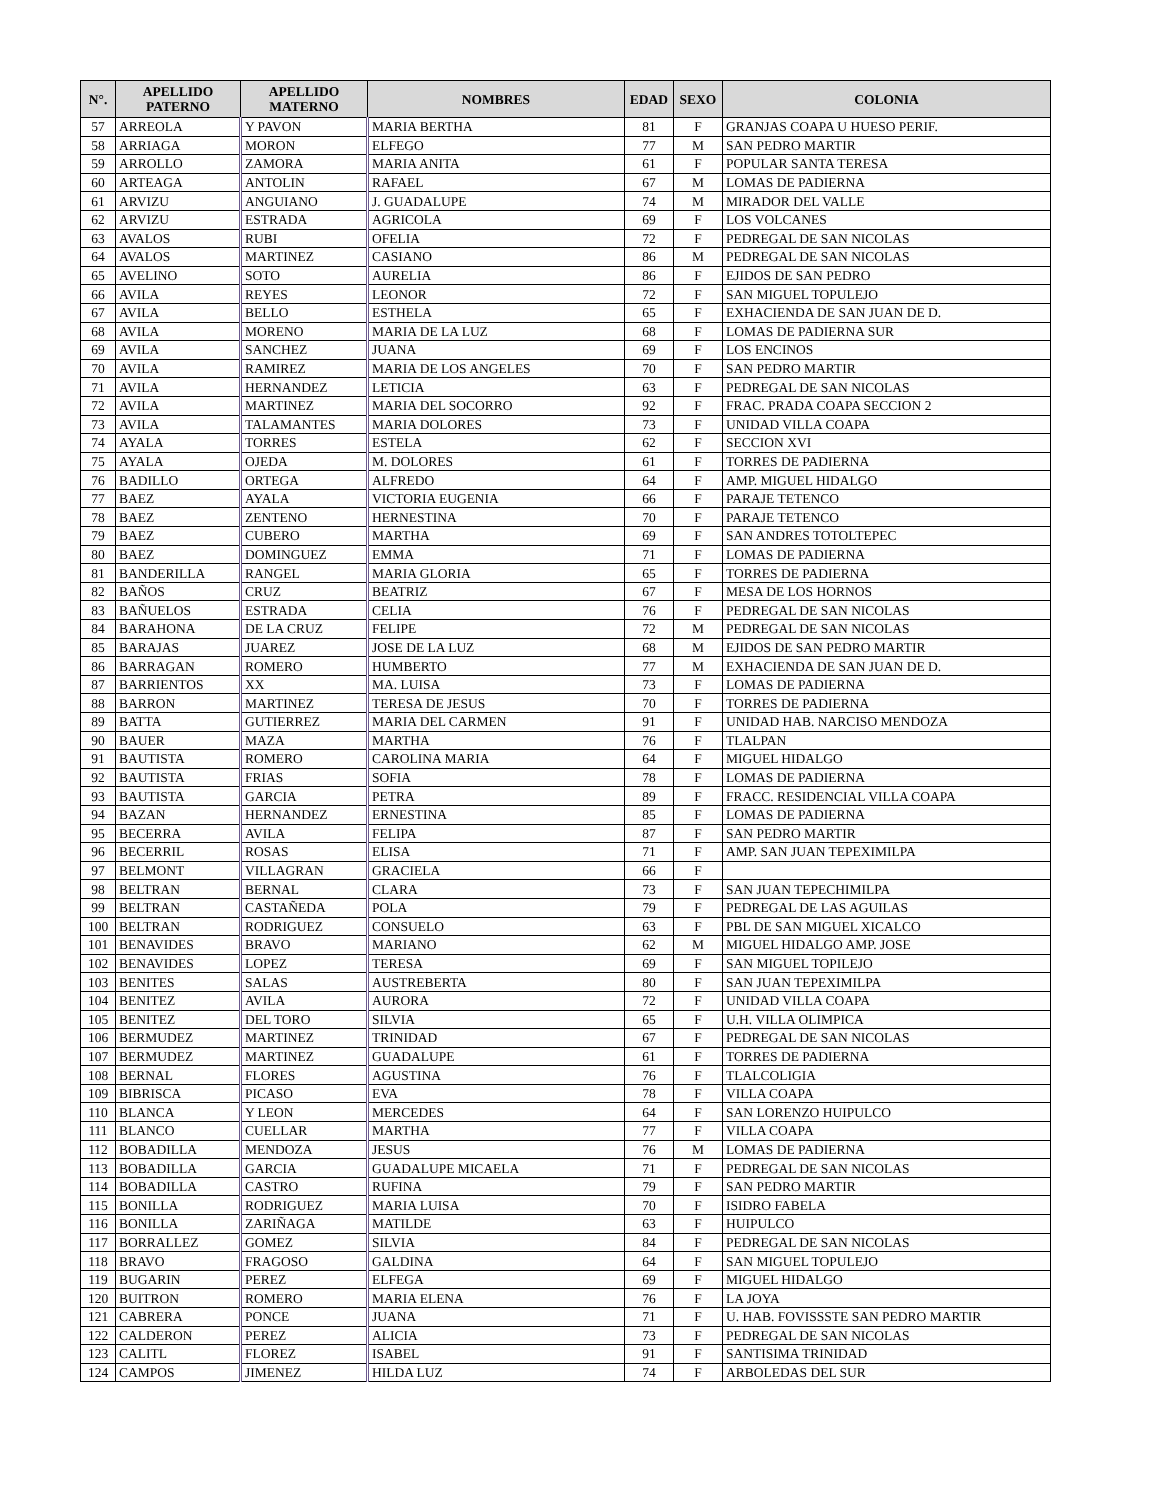| N°. | APELLIDO PATERNO | APELLIDO MATERNO | NOMBRES | EDAD | SEXO | COLONIA |
| --- | --- | --- | --- | --- | --- | --- |
| 57 | ARREOLA | Y PAVON | MARIA BERTHA | 81 | F | GRANJAS COAPA U HUESO PERIF. |
| 58 | ARRIAGA | MORON | ELFEGO | 77 | M | SAN PEDRO MARTIR |
| 59 | ARROLLO | ZAMORA | MARIA ANITA | 61 | F | POPULAR SANTA TERESA |
| 60 | ARTEAGA | ANTOLIN | RAFAEL | 67 | M | LOMAS DE PADIERNA |
| 61 | ARVIZU | ANGUIANO | J. GUADALUPE | 74 | M | MIRADOR DEL VALLE |
| 62 | ARVIZU | ESTRADA | AGRICOLA | 69 | F | LOS VOLCANES |
| 63 | AVALOS | RUBI | OFELIA | 72 | F | PEDREGAL DE SAN NICOLAS |
| 64 | AVALOS | MARTINEZ | CASIANO | 86 | M | PEDREGAL DE SAN NICOLAS |
| 65 | AVELINO | SOTO | AURELIA | 86 | F | EJIDOS DE SAN PEDRO |
| 66 | AVILA | REYES | LEONOR | 72 | F | SAN MIGUEL TOPULEJO |
| 67 | AVILA | BELLO | ESTHELA | 65 | F | EXHACIENDA DE SAN JUAN DE D. |
| 68 | AVILA | MORENO | MARIA DE LA LUZ | 68 | F | LOMAS DE PADIERNA SUR |
| 69 | AVILA | SANCHEZ | JUANA | 69 | F | LOS ENCINOS |
| 70 | AVILA | RAMIREZ | MARIA DE LOS ANGELES | 70 | F | SAN PEDRO MARTIR |
| 71 | AVILA | HERNANDEZ | LETICIA | 63 | F | PEDREGAL DE SAN NICOLAS |
| 72 | AVILA | MARTINEZ | MARIA DEL SOCORRO | 92 | F | FRAC. PRADA COAPA SECCION 2 |
| 73 | AVILA | TALAMANTES | MARIA DOLORES | 73 | F | UNIDAD VILLA COAPA |
| 74 | AYALA | TORRES | ESTELA | 62 | F | SECCION XVI |
| 75 | AYALA | OJEDA | M. DOLORES | 61 | F | TORRES DE PADIERNA |
| 76 | BADILLO | ORTEGA | ALFREDO | 64 | F | AMP. MIGUEL HIDALGO |
| 77 | BAEZ | AYALA | VICTORIA EUGENIA | 66 | F | PARAJE TETENCO |
| 78 | BAEZ | ZENTENO | HERNESTINA | 70 | F | PARAJE TETENCO |
| 79 | BAEZ | CUBERO | MARTHA | 69 | F | SAN ANDRES TOTOLTEPEC |
| 80 | BAEZ | DOMINGUEZ | EMMA | 71 | F | LOMAS DE PADIERNA |
| 81 | BANDERILLA | RANGEL | MARIA GLORIA | 65 | F | TORRES DE PADIERNA |
| 82 | BAÑOS | CRUZ | BEATRIZ | 67 | F | MESA DE LOS HORNOS |
| 83 | BAÑUELOS | ESTRADA | CELIA | 76 | F | PEDREGAL DE SAN NICOLAS |
| 84 | BARAHONA | DE LA CRUZ | FELIPE | 72 | M | PEDREGAL DE SAN NICOLAS |
| 85 | BARAJAS | JUAREZ | JOSE DE LA LUZ | 68 | M | EJIDOS DE SAN PEDRO MARTIR |
| 86 | BARRAGAN | ROMERO | HUMBERTO | 77 | M | EXHACIENDA DE SAN JUAN DE D. |
| 87 | BARRIENTOS | XX | MA. LUISA | 73 | F | LOMAS DE PADIERNA |
| 88 | BARRON | MARTINEZ | TERESA DE JESUS | 70 | F | TORRES DE PADIERNA |
| 89 | BATTA | GUTIERREZ | MARIA DEL CARMEN | 91 | F | UNIDAD HAB. NARCISO MENDOZA |
| 90 | BAUER | MAZA | MARTHA | 76 | F | TLALPAN |
| 91 | BAUTISTA | ROMERO | CAROLINA MARIA | 64 | F | MIGUEL HIDALGO |
| 92 | BAUTISTA | FRIAS | SOFIA | 78 | F | LOMAS DE PADIERNA |
| 93 | BAUTISTA | GARCIA | PETRA | 89 | F | FRACC. RESIDENCIAL VILLA COAPA |
| 94 | BAZAN | HERNANDEZ | ERNESTINA | 85 | F | LOMAS DE PADIERNA |
| 95 | BECERRA | AVILA | FELIPA | 87 | F | SAN PEDRO MARTIR |
| 96 | BECERRIL | ROSAS | ELISA | 71 | F | AMP. SAN JUAN TEPEXIMILPA |
| 97 | BELMONT | VILLAGRAN | GRACIELA | 66 | F | |
| 98 | BELTRAN | BERNAL | CLARA | 73 | F | SAN JUAN TEPECHIMILPA |
| 99 | BELTRAN | CASTAÑEDA | POLA | 79 | F | PEDREGAL DE LAS AGUILAS |
| 100 | BELTRAN | RODRIGUEZ | CONSUELO | 63 | F | PBL DE SAN MIGUEL XICALCO |
| 101 | BENAVIDES | BRAVO | MARIANO | 62 | M | MIGUEL HIDALGO AMP. JOSE |
| 102 | BENAVIDES | LOPEZ | TERESA | 69 | F | SAN MIGUEL TOPILEJO |
| 103 | BENITES | SALAS | AUSTREBERTA | 80 | F | SAN JUAN TEPEXIMILPA |
| 104 | BENITEZ | AVILA | AURORA | 72 | F | UNIDAD VILLA COAPA |
| 105 | BENITEZ | DEL TORO | SILVIA | 65 | F | U.H. VILLA OLIMPICA |
| 106 | BERMUDEZ | MARTINEZ | TRINIDAD | 67 | F | PEDREGAL DE SAN NICOLAS |
| 107 | BERMUDEZ | MARTINEZ | GUADALUPE | 61 | F | TORRES DE PADIERNA |
| 108 | BERNAL | FLORES | AGUSTINA | 76 | F | TLALCOLIGIA |
| 109 | BIBRISCA | PICASO | EVA | 78 | F | VILLA COAPA |
| 110 | BLANCA | Y LEON | MERCEDES | 64 | F | SAN LORENZO HUIPULCO |
| 111 | BLANCO | CUELLAR | MARTHA | 77 | F | VILLA COAPA |
| 112 | BOBADILLA | MENDOZA | JESUS | 76 | M | LOMAS DE PADIERNA |
| 113 | BOBADILLA | GARCIA | GUADALUPE MICAELA | 71 | F | PEDREGAL DE SAN NICOLAS |
| 114 | BOBADILLA | CASTRO | RUFINA | 79 | F | SAN PEDRO MARTIR |
| 115 | BONILLA | RODRIGUEZ | MARIA LUISA | 70 | F | ISIDRO FABELA |
| 116 | BONILLA | ZARIÑAGA | MATILDE | 63 | F | HUIPULCO |
| 117 | BORRALLEZ | GOMEZ | SILVIA | 84 | F | PEDREGAL DE SAN NICOLAS |
| 118 | BRAVO | FRAGOSO | GALDINA | 64 | F | SAN MIGUEL TOPULEJO |
| 119 | BUGARIN | PEREZ | ELFEGA | 69 | F | MIGUEL HIDALGO |
| 120 | BUITRON | ROMERO | MARIA ELENA | 76 | F | LA JOYA |
| 121 | CABRERA | PONCE | JUANA | 71 | F | U. HAB. FOVISSSTE SAN PEDRO MARTIR |
| 122 | CALDERON | PEREZ | ALICIA | 73 | F | PEDREGAL DE SAN NICOLAS |
| 123 | CALITL | FLOREZ | ISABEL | 91 | F | SANTISIMA TRINIDAD |
| 124 | CAMPOS | JIMENEZ | HILDA LUZ | 74 | F | ARBOLEDAS DEL SUR |